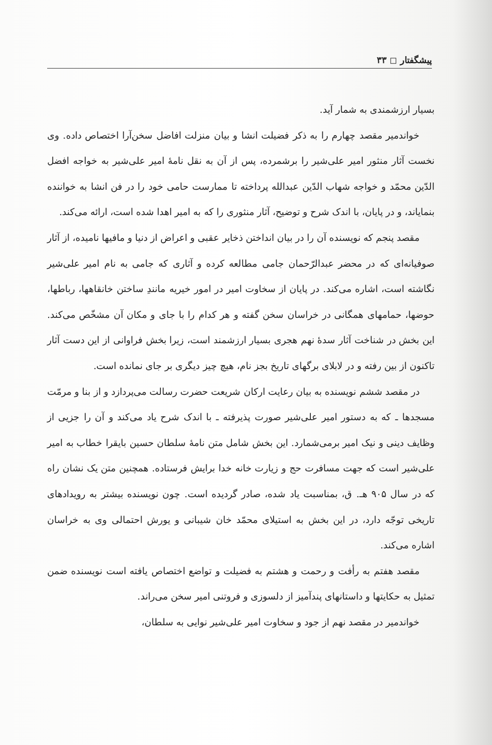پیشگفتار ◻ ۳۳
بسیار ارزشمندی به شمار آید.
خواندمیر مقصد چهارم را به ذکر فضیلت انشا و بیان منزلت افاضل سخن‌آرا اختصاص داده. وی نخست آثار منثور امیر علی‌شیر را برشمرده، پس از آن به نقل نامهٔ امیر علی‌شیر به خواجه افضل الدّین محمّد و خواجه شهاب الدّین عبدالله پرداخته تا ممارست حامی خود را در فن انشا به خواننده بنمایاند، و در پایان، با اندک شرح و توضیح، آثار منثوری را که به امیر اهدا شده است، ارائه می‌کند.
مقصد پنجم که نویسنده آن را در بیان انداختن ذخایر عقبی و اعراض از دنیا و مافیها نامیده، از آثار صوفیانه‌ای که در محضر عبدالرّحمان جامی مطالعه کرده و آثاری که جامی به نام امیر علی‌شیر نگاشته است، اشاره می‌کند. در پایان از سخاوت امیر در امور خیریه مانندِ ساختن خانقاهها، رباطها، حوضها، حمامهای همگانی در خراسان سخن گفته و هر کدام را با جای و مکان آن مشخّص می‌کند. این بخش در شناخت آثار سدهٔ نهم هجری بسیار ارزشمند است، زیرا بخش فراوانی از این دست آثار تاکنون از بین رفته و در لابلای برگهای تاریخ بجز نام، هیچ چیز دیگری بر جای نمانده است.
در مقصد ششم نویسنده به بیان رعایت ارکان شریعت حضرت رسالت می‌پردازد و از بنا و مرمّت مسجدها ـ که به دستور امیر علی‌شیر صورت پذیرفته ـ با اندک شرح یاد می‌کند و آن را جزیی از وظایف دینی و نیک امیر برمی‌شمارد. این بخش شامل متن نامهٔ سلطان حسین بایقرا خطاب به امیر علی‌شیر است که جهت مسافرت حج و زیارت خانه خدا برایش فرستاده. همچنین متن یک نشان راه که در سال ۹۰۵ هـ. ق، بمناسبت یاد شده، صادر گردیده است. چون نویسنده بیشتر به رویدادهای تاریخی توجّه دارد، در این بخش به استیلای محمّد خان شیبانی و یورش احتمالی وی به خراسان اشاره می‌کند.
مقصد هفتم به رأفت و رحمت و هشتم به فضیلت و تواضع اختصاص یافته است نویسنده ضمن تمثیل به حکایتها و داستانهای پندآمیز از دلسوزی و فروتنی امیر سخن می‌راند.
خواندمیر در مقصد نهم از جود و سخاوت امیر علی‌شیر نوایی به سلطان،